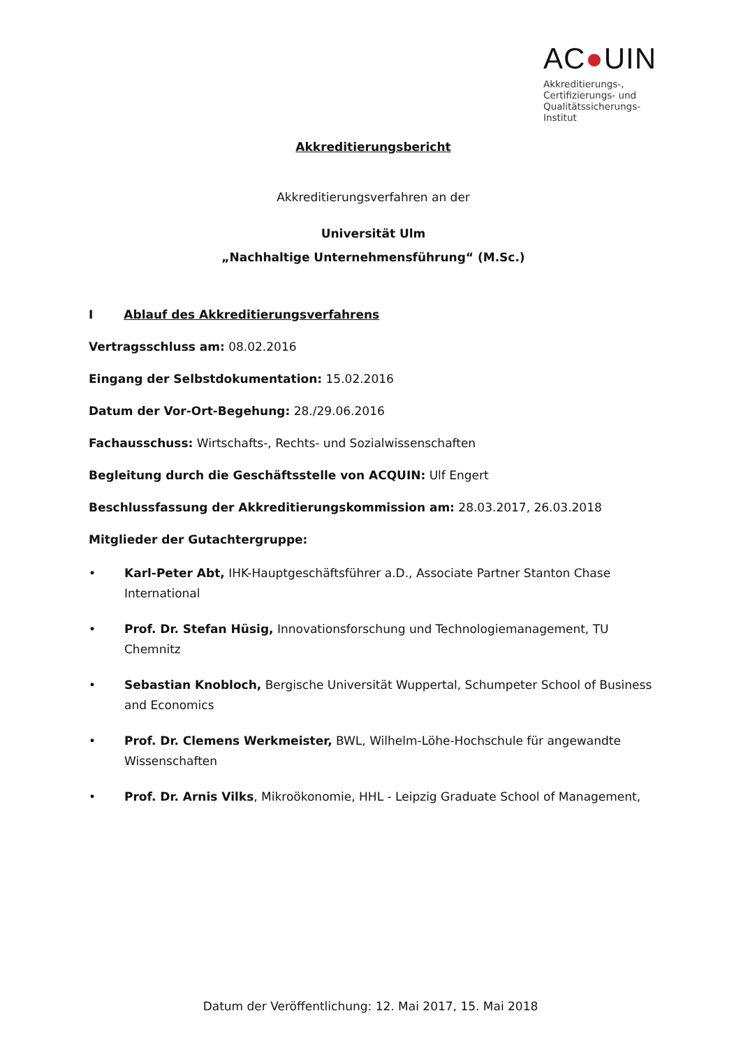AC●UIN
Akkreditierungs-,
Certifizierungs- und
Qualitätssicherungs-
Institut
Akkreditierungsbericht
Akkreditierungsverfahren an der
Universität Ulm
„Nachhaltige Unternehmensführung“ (M.Sc.)
I Ablauf des Akkreditierungsverfahrens
Vertragsschluss am: 08.02.2016
Eingang der Selbstdokumentation: 15.02.2016
Datum der Vor-Ort-Begehung: 28./29.06.2016
Fachausschuss: Wirtschafts-, Rechts- und Sozialwissenschaften
Begleitung durch die Geschäftsstelle von ACQUIN: Ulf Engert
Beschlussfassung der Akkreditierungskommission am: 28.03.2017, 26.03.2018
Mitglieder der Gutachtergruppe:
• Karl-Peter Abt, IHK-Hauptgeschäftsführer a.D., Associate Partner Stanton Chase International
• Prof. Dr. Stefan Hüsig, Innovationsforschung und Technologiemanagement, TU Chemnitz
• Sebastian Knobloch, Bergische Universität Wuppertal, Schumpeter School of Business and Economics
• Prof. Dr. Clemens Werkmeister, BWL, Wilhelm-Löhe-Hochschule für angewandte Wissenschaften
• Prof. Dr. Arnis Vilks, Mikroökonomie, HHL - Leipzig Graduate School of Management,
Datum der Veröffentlichung: 12. Mai 2017, 15. Mai 2018